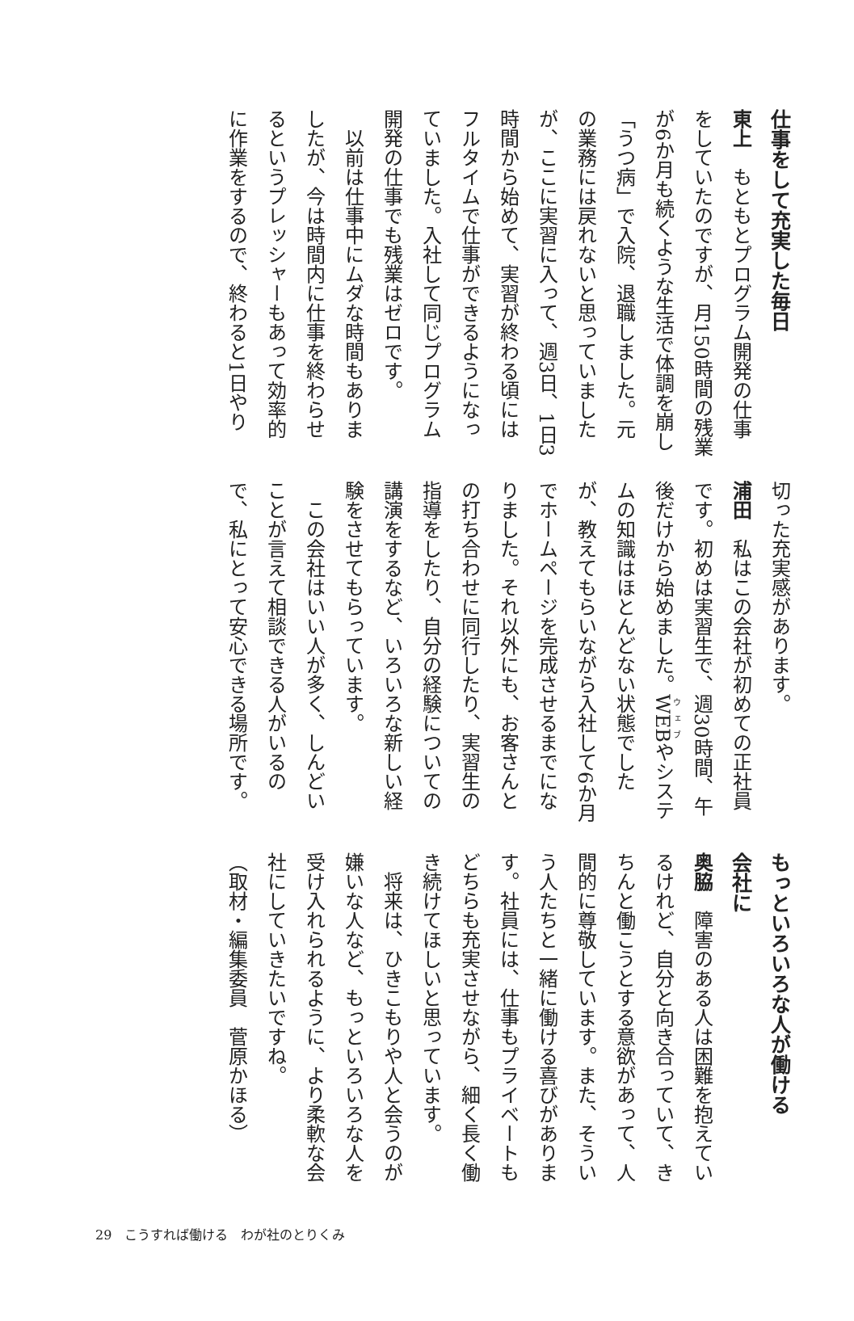仕事をして充実した毎日
東上　もともとプログラム開発の仕事をしていたのですが、月150時間の残業が6か月も続くような生活で体調を崩し「うつ病」で入院、退職しました。元の業務には戻れないと思っていましたが、ここに実習に入って、週3日、1日3時間から始めて、実習が終わる頃にはフルタイムで仕事ができるようになっていました。入社して同じプログラム開発の仕事でも残業はゼロです。
　以前は仕事中にムダな時間もありましたが、今は時間内に仕事を終わらせるというプレッシャーもあって効率的に作業をするので、終わると1日やり
切った充実感があります。
浦田　私はこの会社が初めての正社員です。初めは実習生で、週30時間、午後だけから始めました。WEBやシステムの知識はほとんどない状態でしたが、教えてもらいながら入社して6か月でホームページを完成させるまでになりました。それ以外にも、お客さんとの打ち合わせに同行したり、実習生の指導をしたり、自分の経験についての講演をするなど、いろいろな新しい経験をさせてもらっています。
　この会社はいい人が多く、しんどいことが言えて相談できる人がいるので、私にとって安心できる場所です。
もっといろいろな人が働ける
会社に
奥脇　障害のある人は困難を抱えているけれど、自分と向き合っていて、きちんと働こうとする意欲があって、人間的に尊敬しています。また、そういう人たちと一緒に働ける喜びがあります。社員には、仕事もプライベートもどちらも充実させながら、細く長く働き続けてほしいと思っています。
　将来は、ひきこもりや人と会うのが嫌いな人など、もっといろいろな人を受け入れられるように、より柔軟な会社にしていきたいですね。
（取材・編集委員　菅原かほる）
29　こうすれば働ける　わが社のとりくみ